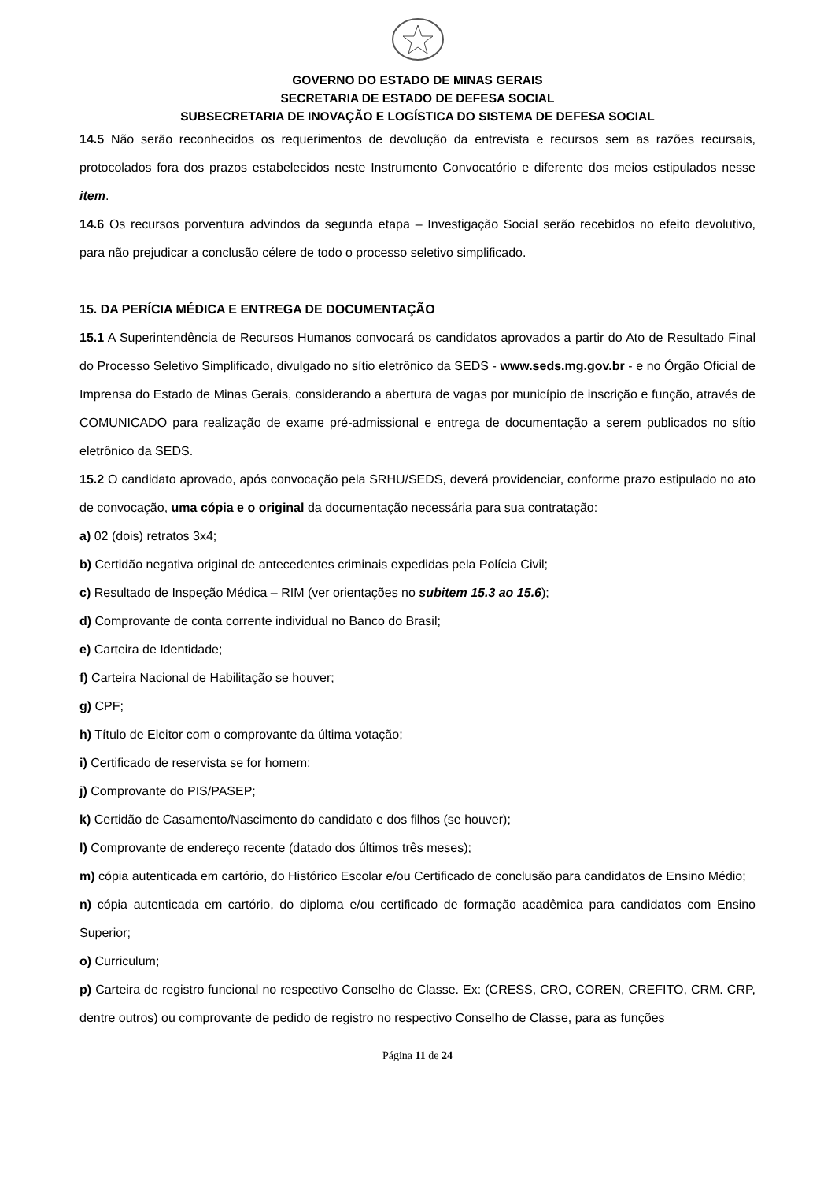GOVERNO DO ESTADO DE MINAS GERAIS
SECRETARIA DE ESTADO DE DEFESA SOCIAL
SUBSECRETARIA DE INOVAÇÃO E LOGÍSTICA DO SISTEMA DE DEFESA SOCIAL
14.5 Não serão reconhecidos os requerimentos de devolução da entrevista e recursos sem as razões recursais, protocolados fora dos prazos estabelecidos neste Instrumento Convocatório e diferente dos meios estipulados nesse item.
14.6 Os recursos porventura advindos da segunda etapa – Investigação Social serão recebidos no efeito devolutivo, para não prejudicar a conclusão célere de todo o processo seletivo simplificado.
15. DA PERÍCIA MÉDICA E ENTREGA DE DOCUMENTAÇÃO
15.1 A Superintendência de Recursos Humanos convocará os candidatos aprovados a partir do Ato de Resultado Final do Processo Seletivo Simplificado, divulgado no sítio eletrônico da SEDS - www.seds.mg.gov.br - e no Órgão Oficial de Imprensa do Estado de Minas Gerais, considerando a abertura de vagas por município de inscrição e função, através de COMUNICADO para realização de exame pré-admissional e entrega de documentação a serem publicados no sítio eletrônico da SEDS.
15.2 O candidato aprovado, após convocação pela SRHU/SEDS, deverá providenciar, conforme prazo estipulado no ato de convocação, uma cópia e o original da documentação necessária para sua contratação:
a) 02 (dois) retratos 3x4;
b) Certidão negativa original de antecedentes criminais expedidas pela Polícia Civil;
c) Resultado de Inspeção Médica – RIM (ver orientações no subitem 15.3 ao 15.6);
d) Comprovante de conta corrente individual no Banco do Brasil;
e) Carteira de Identidade;
f) Carteira Nacional de Habilitação se houver;
g) CPF;
h) Título de Eleitor com o comprovante da última votação;
i) Certificado de reservista se for homem;
j) Comprovante do PIS/PASEP;
k) Certidão de Casamento/Nascimento do candidato e dos filhos (se houver);
l) Comprovante de endereço recente (datado dos últimos três meses);
m) cópia autenticada em cartório, do Histórico Escolar e/ou Certificado de conclusão para candidatos de Ensino Médio;
n) cópia autenticada em cartório, do diploma e/ou certificado de formação acadêmica para candidatos com Ensino Superior;
o) Curriculum;
p) Carteira de registro funcional no respectivo Conselho de Classe. Ex: (CRESS, CRO, COREN, CREFITO, CRM. CRP, dentre outros) ou comprovante de pedido de registro no respectivo Conselho de Classe, para as funções
Página 11 de 24